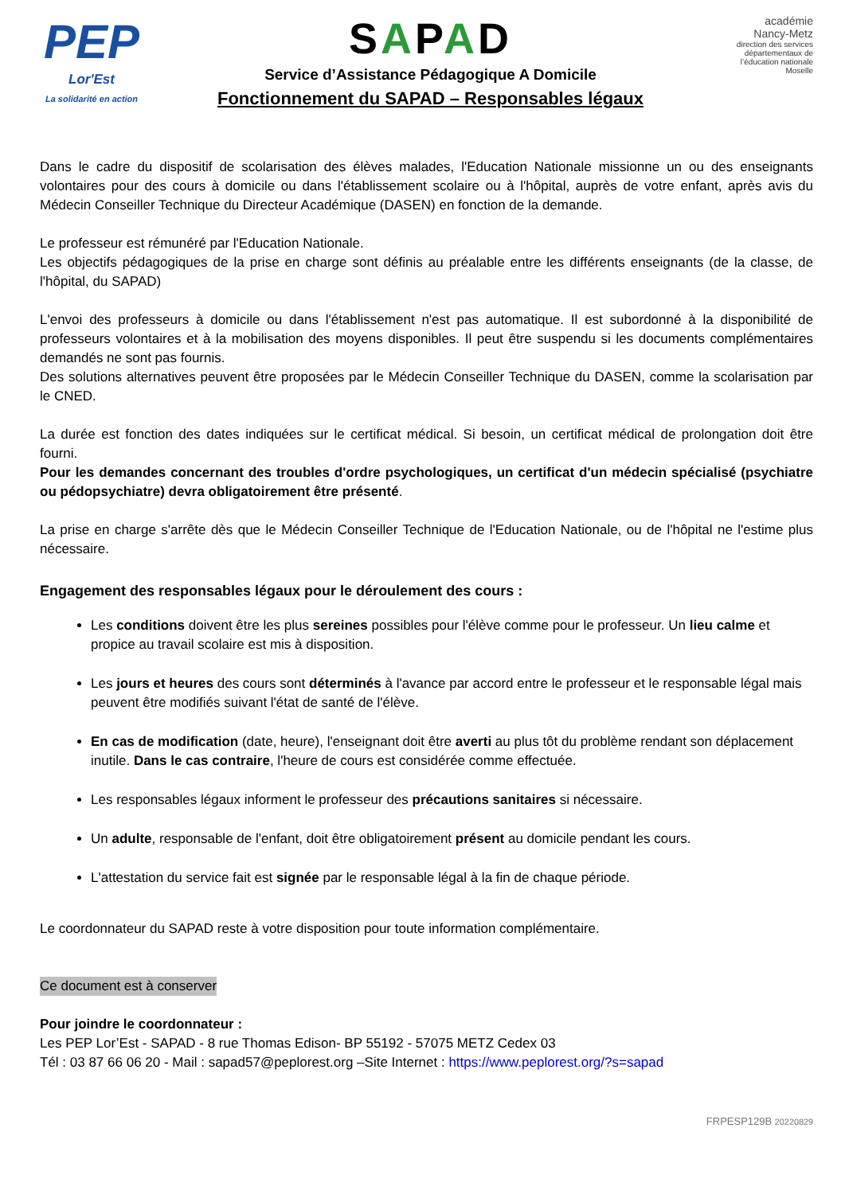PEP
Lor'Est
La solidarité en action
SAPAD
Service d’Assistance Pédagogique A Domicile
Fonctionnement du SAPAD – Responsables légaux
académie
Nancy-Metz
direction des services départementaux de l’éducation nationale
Moselle
Dans le cadre du dispositif de scolarisation des élèves malades, l'Education Nationale missionne un ou des enseignants volontaires pour des cours à domicile ou dans l'établissement scolaire ou à l'hôpital, auprès de votre enfant, après avis du Médecin Conseiller Technique du Directeur Académique (DASEN) en fonction de la demande.
Le professeur est rémunéré par l'Education Nationale.
Les objectifs pédagogiques de la prise en charge sont définis au préalable entre les différents enseignants (de la classe, de l'hôpital, du SAPAD)
L'envoi des professeurs à domicile ou dans l'établissement n'est pas automatique. Il est subordonné à la disponibilité de professeurs volontaires et à la mobilisation des moyens disponibles. Il peut être suspendu si les documents complémentaires demandés ne sont pas fournis.
Des solutions alternatives peuvent être proposées par le Médecin Conseiller Technique du DASEN, comme la scolarisation par le CNED.
La durée est fonction des dates indiquées sur le certificat médical. Si besoin, un certificat médical de prolongation doit être fourni.
Pour les demandes concernant des troubles d'ordre psychologiques, un certificat d'un médecin spécialisé (psychiatre ou pédopsychiatre) devra obligatoirement être présenté.
La prise en charge s'arrête dès que le Médecin Conseiller Technique de l'Education Nationale, ou de l'hôpital ne l'estime plus nécessaire.
Engagement des responsables légaux pour le déroulement des cours :
Les conditions doivent être les plus sereines possibles pour l'élève comme pour le professeur. Un lieu calme et propice au travail scolaire est mis à disposition.
Les jours et heures des cours sont déterminés à l'avance par accord entre le professeur et le responsable légal mais peuvent être modifiés suivant l'état de santé de l'élève.
En cas de modification (date, heure), l'enseignant doit être averti au plus tôt du problème rendant son déplacement inutile. Dans le cas contraire, l'heure de cours est considérée comme effectuée.
Les responsables légaux informent le professeur des précautions sanitaires si nécessaire.
Un adulte, responsable de l'enfant, doit être obligatoirement présent au domicile pendant les cours.
L'attestation du service fait est signée par le responsable légal à la fin de chaque période.
Le coordonnateur du SAPAD reste à votre disposition pour toute information complémentaire.
Ce document est à conserver
Pour joindre le coordonnateur :
Les PEP Lor’Est - SAPAD - 8 rue Thomas Edison- BP 55192 - 57075 METZ Cedex 03
Tél : 03 87 66 06 20 - Mail : sapad57@peplorest.org –Site Internet : https://www.peplorest.org/?s=sapad
FRPESP129B 20220829